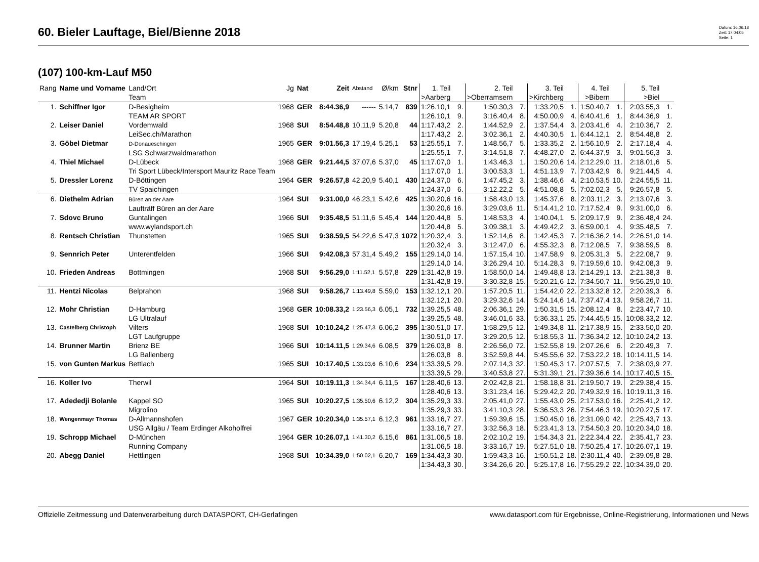60. Bieler Lauftage, Biel/Bienne 2018
Datum: 16.06.18
Zeit: 17:04:05
Seite: 1
(107) 100-km-Lauf M50
| Rang | Name und Vorname | Land/Ort Team | Jg | Nat | Zeit | Abstand | Ø/km | Stnr | 1. Teil >Aarberg | | 2. Teil >Oberramsern | | 3. Teil >Kirchberg | | 4. Teil >Bibern | | 5. Teil >Biel | |
| --- | --- | --- | --- | --- | --- | --- | --- | --- | --- | --- | --- | --- | --- | --- | --- | --- | --- | --- |
| 1. | Schiffner Igor | D-Besigheim TEAM AR SPORT | 1968 | GER | 8:44.36,9 | ------ | 5.14,7 | 839 | 1:26.10,1 1:26.10,1 | 9. 9. | 1:50.30,3 3:16.40,4 | 7. 8. | 1:33.20,5 4:50.00,9 | 1. 4. | 1:50.40,7 6:40.41,6 | 1. 1. | 2:03.55,3 8:44.36,9 | 1. 1. |
| 2. | Leiser Daniel | Vordemwald LeiSec.ch/Marathon | 1968 | SUI | 8:54.48,8 | 10.11,9 | 5.20,8 | 44 | 1:17.43,2 1:17.43,2 | 2. 2. | 1:44.52,9 3:02.36,1 | 2. 2. | 1:37.54,4 4:40.30,5 | 3. 1. | 2:03.41,6 6:44.12,1 | 4. 2. | 2:10.36,7 8:54.48,8 | 2. 2. |
| 3. | Göbel Dietmar | D-Donaueschingen LSG Schwarzwaldmarathon | 1965 | GER | 9:01.56,3 | 17.19,4 | 5.25,1 | 53 | 1:25.55,1 1:25.55,1 | 7. 7. | 1:48.56,7 3:14.51,8 | 5. 7. | 1:33.35,2 4:48.27,0 | 2. 2. | 1:56.10,9 6:44.37,9 | 2. 3. | 2:17.18,4 9:01.56,3 | 4. 3. |
| 4. | Thiel Michael | D-Lübeck Tri Sport Lübeck/Intersport Mauritz Race Team | 1968 | GER | 9:21.44,5 | 37.07,6 | 5.37,0 | 45 | 1:17.07,0 1:17.07,0 | 1. 1. | 1:43.46,3 3:00.53,3 | 1. 1. | 1:50.20,6 4:51.13,9 | 14. 7. | 2:12.29,0 7:03.42,9 | 11. 6. | 2:18.01,6 9:21.44,5 | 5. 4. |
| 5. | Dressler Lorenz | D-Böttingen TV Spaichingen | 1964 | GER | 9:26.57,8 | 42.20,9 | 5.40,1 | 430 | 1:24.37,0 1:24.37,0 | 6. 6. | 1:47.45,2 3:12.22,2 | 3. 5. | 1:38.46,6 4:51.08,8 | 4. 5. | 2:10.53,5 7:02.02,3 | 10. 5. | 2:24.55,5 9:26.57,8 | 11. 5. |
| 6. | Diethelm Adrian | Büren an der Aare Laufträff Büren an der Aare | 1964 | SUI | 9:31.00,0 | 46.23,1 | 5.42,6 | 425 | 1:30.20,6 1:30.20,6 | 16. 16. | 1:58.43,0 3:29.03,6 | 13. 11. | 1:45.37,6 5:14.41,2 | 8. 10. | 2:03.11,2 7:17.52,4 | 3. 9. | 2:13.07,6 9:31.00,0 | 3. 6. |
| 7. | Sdovc Bruno | Guntalingen www.wylandsport.ch | 1966 | SUI | 9:35.48,5 | 51.11,6 | 5.45,4 | 144 | 1:20.44,8 1:20.44,8 | 5. 5. | 1:48.53,3 3:09.38,1 | 4. 3. | 1:40.04,1 4:49.42,2 | 5. 3. | 2:09.17,9 6:59.00,1 | 9. 4. | 2:36.48,4 9:35.48,5 | 24. 7. |
| 8. | Rentsch Christian | Thunstetten | 1965 | SUI | 9:38.59,5 | 54.22,6 | 5.47,3 | 1072 | 1:20.32,4 1:20.32,4 | 3. 3. | 1:52.14,6 3:12.47,0 | 8. 6. | 1:42.45,3 4:55.32,3 | 7. 8. | 2:16.36,2 7:12.08,5 | 14. 7. | 2:26.51,0 9:38.59,5 | 14. 8. |
| 9. | Sennrich Peter | Unterentfelden | 1966 | SUI | 9:42.08,3 | 57.31,4 | 5.49,2 | 155 | 1:29.14,0 1:29.14,0 | 14. 14. | 1:57.15,4 3:26.29,4 | 10. 10. | 1:47.58,9 5:14.28,3 | 9. 9. | 2:05.31,3 7:19.59,6 | 5. 10. | 2:22.08,7 9:42.08,3 | 9. 9. |
| 10. | Frieden Andreas | Bottmingen | 1968 | SUI | 9:56.29,0 | 1:11.52,1 | 5.57,8 | 229 | 1:31.42,8 1:31.42,8 | 19. 19. | 1:58.50,0 3:30.32,8 | 14. 15. | 1:49.48,8 5:20.21,6 | 13. 12. | 2:14.29,1 7:34.50,7 | 13. 11. | 2:21.38,3 9:56.29,0 | 8. 10. |
| 11. | Hentzi Nicolas | Belprahon | 1968 | SUI | 9:58.26,7 | 1:13.49,8 | 5.59,0 | 153 | 1:32.12,1 1:32.12,1 | 20. 20. | 1:57.20,5 3:29.32,6 | 11. 14. | 1:54.42,0 5:24.14,6 | 22. 14. | 2:13.32,8 7:37.47,4 | 12. 13. | 2:20.39,3 9:58.26,7 | 6. 11. |
| 12. | Mohr Christian | D-Hamburg LG Ultralauf | 1968 | GER | 10:08.33,2 | 1:23.56,3 | 6.05,1 | 732 | 1:39.25,5 1:39.25,5 | 48. 48. | 2:06.36,1 3:46.01,6 | 29. 33. | 1:50.31,5 5:36.33,1 | 15. 25. | 2:08.12,4 7:44.45,5 | 8. 15. | 2:23.47,7 10:08.33,2 | 10. 12. |
| 13. | Castelberg Christoph | Vilters LGT Laufgruppe | 1968 | SUI | 10:10.24,2 | 1:25.47,3 | 6.06,2 | 395 | 1:30.51,0 1:30.51,0 | 17. 17. | 1:58.29,5 3:29.20,5 | 12. 12. | 1:49.34,8 5:18.55,3 | 11. 11. | 2:17.38,9 7:36.34,2 | 15. 12. | 2:33.50,0 10:10.24,2 | 20. 13. |
| 14. | Brunner Martin | Brienz BE LG Ballenberg | 1966 | SUI | 10:14.11,5 | 1:29.34,6 | 6.08,5 | 379 | 1:26.03,8 1:26.03,8 | 8. 8. | 2:26.56,0 3:52.59,8 | 72. 44. | 1:52.55,8 5:45.55,6 | 19. 32. | 2:07.26,6 7:53.22,2 | 6. 18. | 2:20.49,3 10:14.11,5 | 7. 14. |
| 15. | von Gunten Markus | Bettlach | 1965 | SUI | 10:17.40,5 | 1:33.03,6 | 6.10,6 | 234 | 1:33.39,5 1:33.39,5 | 29. 29. | 2:07.14,3 3:40.53,8 | 32. 27. | 1:50.45,3 5:31.39,1 | 17. 21. | 2:07.57,5 7:39.36,6 | 7. 14. | 2:38.03,9 10:17.40,5 | 27. 15. |
| 16. | Koller Ivo | Therwil | 1964 | SUI | 10:19.11,3 | 1:34.34,4 | 6.11,5 | 167 | 1:28.40,6 1:28.40,6 | 13. 13. | 2:02.42,8 3:31.23,4 | 21. 16. | 1:58.18,8 5:29.42,2 | 31. 20. | 2:19.50,7 7:49.32,9 | 19. 16. | 2:29.38,4 10:19.11,3 | 15. 16. |
| 17. | Adededji Bolanle | Kappel SO Migrolino | 1965 | SUI | 10:20.27,5 | 1:35.50,6 | 6.12,2 | 304 | 1:35.29,3 1:35.29,3 | 33. 33. | 2:05.41,0 3:41.10,3 | 27. 28. | 1:55.43,0 5:36.53,3 | 25. 26. | 2:17.53,0 7:54.46,3 | 16. 19. | 2:25.41,2 10:20.27,5 | 12. 17. |
| 18. | Wengenmayr Thomas | D-Allmannshofen USG Allgäu / Team Erdinger Alkoholfrei | 1967 | GER | 10:20.34,0 | 1:35.57,1 | 6.12,3 | 961 | 1:33.16,7 1:33.16,7 | 27. 27. | 1:59.39,6 3:32.56,3 | 15. 18. | 1:50.45,0 5:23.41,3 | 16. 13. | 2:31.09,0 7:54.50,3 | 42. 20. | 2:25.43,7 10:20.34,0 | 13. 18. |
| 19. | Schropp Michael | D-München Running Company | 1964 | GER | 10:26.07,1 | 1:41.30,2 | 6.15,6 | 861 | 1:31.06,5 1:31.06,5 | 18. 18. | 2:02.10,2 3:33.16,7 | 19. 19. | 1:54.34,3 5:27.51,0 | 21. 18. | 2:22.34,4 7:50.25,4 | 22. 17. | 2:35.41,7 10:26.07,1 | 23. 19. |
| 20. | Abegg Daniel | Hettlingen | 1968 | SUI | 10:34.39,0 | 1:50.02,1 | 6.20,7 | 169 | 1:34.43,3 1:34.43,3 | 30. 30. | 1:59.43,3 3:34.26,6 | 16. 20. | 1:50.51,2 5:25.17,8 | 18. 16. | 2:30.11,4 7:55.29,2 | 40. 22. | 2:39.09,8 10:34.39,0 | 28. 20. |
Offizielle Zeitmessung und Datenverarbeitung durch DATASPORT, CH-Gerlafingen www.datasport.com für Ergebnisse, Online-Registrierung, Informationen und News